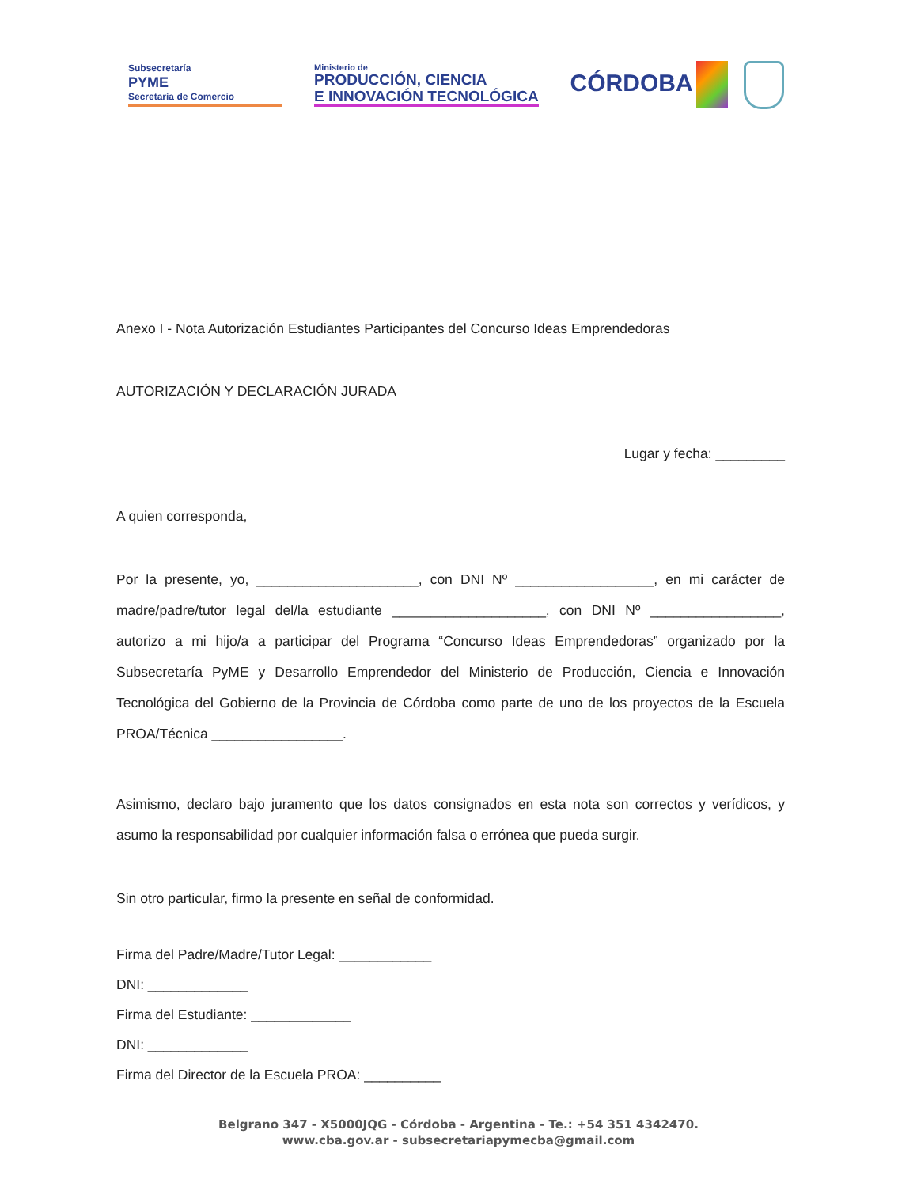Subsecretaría
PYME
Secretaría de Comercio
Ministerio de
PRODUCCIÓN, CIENCIA
E INNOVACIÓN TECNOLÓGICA
CÓRDOBA
Anexo I - Nota Autorización Estudiantes Participantes del Concurso Ideas Emprendedoras
AUTORIZACIÓN Y DECLARACIÓN JURADA
Lugar y fecha: _________
A quien corresponda,
Por la presente, yo, _____________________, con DNI Nº __________________, en mi carácter de madre/padre/tutor legal del/la estudiante ____________________, con DNI Nº _________________, autorizo a mi hijo/a a participar del Programa “Concurso Ideas Emprendedoras” organizado por la Subsecretaría PyME y Desarrollo Emprendedor del Ministerio de Producción, Ciencia e Innovación Tecnológica del Gobierno de la Provincia de Córdoba como parte de uno de los proyectos de la Escuela PROA/Técnica _________________.
Asimismo, declaro bajo juramento que los datos consignados en esta nota son correctos y verídicos, y asumo la responsabilidad por cualquier información falsa o errónea que pueda surgir.
Sin otro particular, firmo la presente en señal de conformidad.
Firma del Padre/Madre/Tutor Legal: ____________
DNI: _____________
Firma del Estudiante: _____________
DNI: _____________
Firma del Director de la Escuela PROA: __________
Belgrano 347 - X5000JQG - Córdoba - Argentina - Te.: +54 351 4342470.
www.cba.gov.ar - subsecretariapymecba@gmail.com